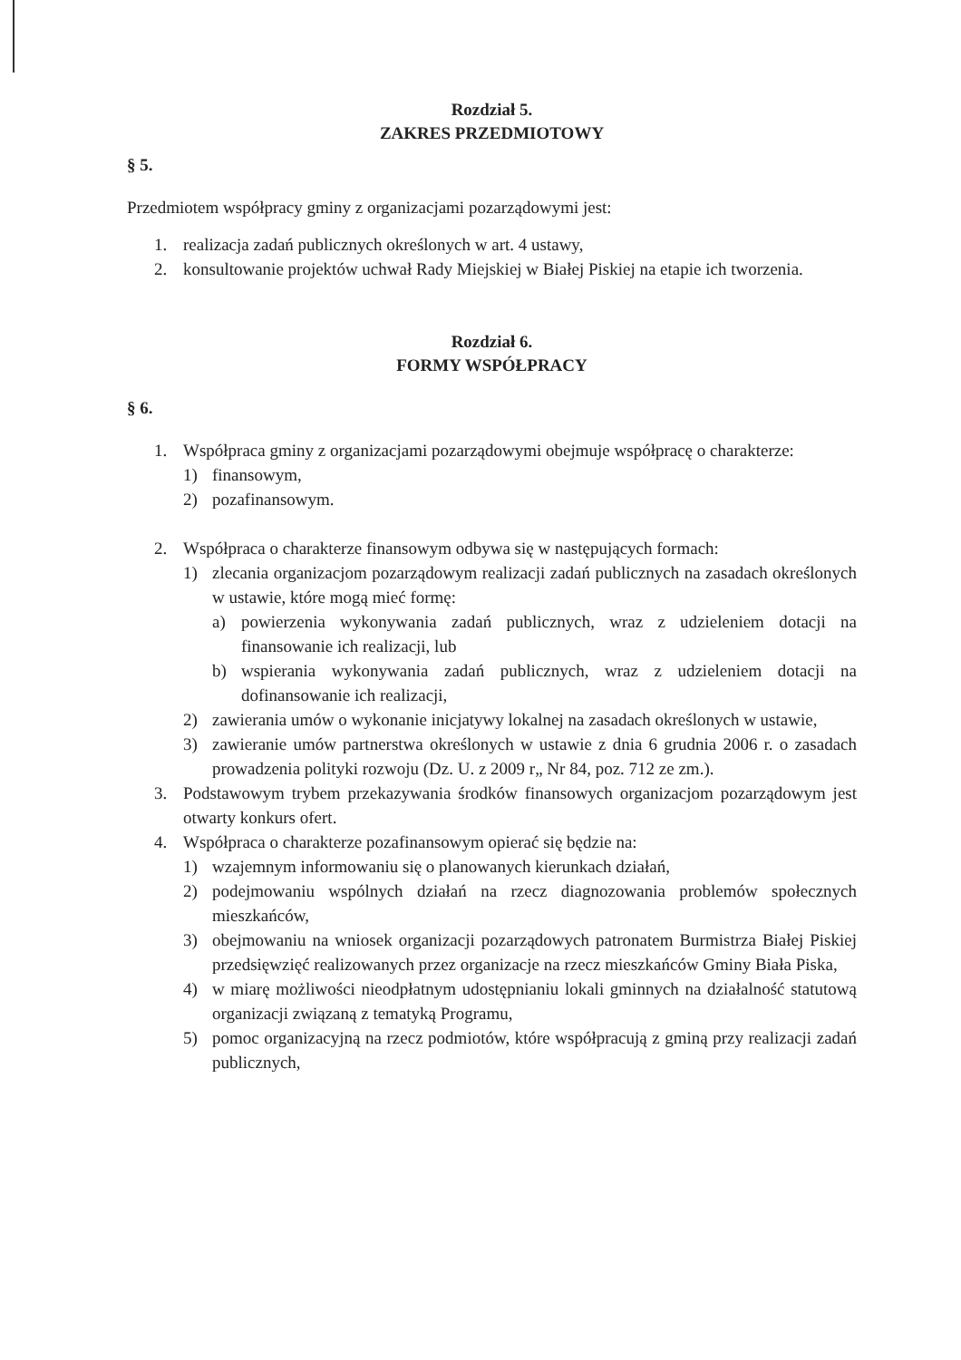Rozdział 5.
ZAKRES PRZEDMIOTOWY
§ 5.
Przedmiotem współpracy gminy z organizacjami pozarządowymi jest:
1. realizacja zadań publicznych określonych w art. 4 ustawy,
2. konsultowanie projektów uchwał Rady Miejskiej w Białej Piskiej na etapie ich tworzenia.
Rozdział 6.
FORMY WSPÓŁPRACY
§ 6.
1. Współpraca gminy z organizacjami pozarządowymi obejmuje współpracę o charakterze:
1) finansowym,
2) pozafinansowym.
2. Współpraca o charakterze finansowym odbywa się w następujących formach:
1) zlecania organizacjom pozarządowym realizacji zadań publicznych na zasadach określonych w ustawie, które mogą mieć formę:
a) powierzenia wykonywania zadań publicznych, wraz z udzieleniem dotacji na finansowanie ich realizacji, lub
b) wspierania wykonywania zadań publicznych, wraz z udzieleniem dotacji na dofinansowanie ich realizacji,
2) zawierania umów o wykonanie inicjatywy lokalnej na zasadach określonych w ustawie,
3) zawieranie umów partnerstwa określonych w ustawie z dnia 6 grudnia 2006 r. o zasadach prowadzenia polityki rozwoju (Dz. U. z 2009 r„ Nr 84, poz. 712 ze zm.).
3. Podstawowym trybem przekazywania środków finansowych organizacjom pozarządowym jest otwarty konkurs ofert.
4. Współpraca o charakterze pozafinansowym opierać się będzie na:
1) wzajemnym informowaniu się o planowanych kierunkach działań,
2) podejmowaniu wspólnych działań na rzecz diagnozowania problemów społecznych mieszkańców,
3) obejmowaniu na wniosek organizacji pozarządowych patronatem Burmistrza Białej Piskiej przedsięwzięć realizowanych przez organizacje na rzecz mieszkańców Gminy Biała Piska,
4) w miarę możliwości nieodpłatnym udostępnianiu lokali gminnych na działalność statutową organizacji związaną z tematyką Programu,
5) pomoc organizacyjną na rzecz podmiotów, które współpracują z gminą przy realizacji zadań publicznych,